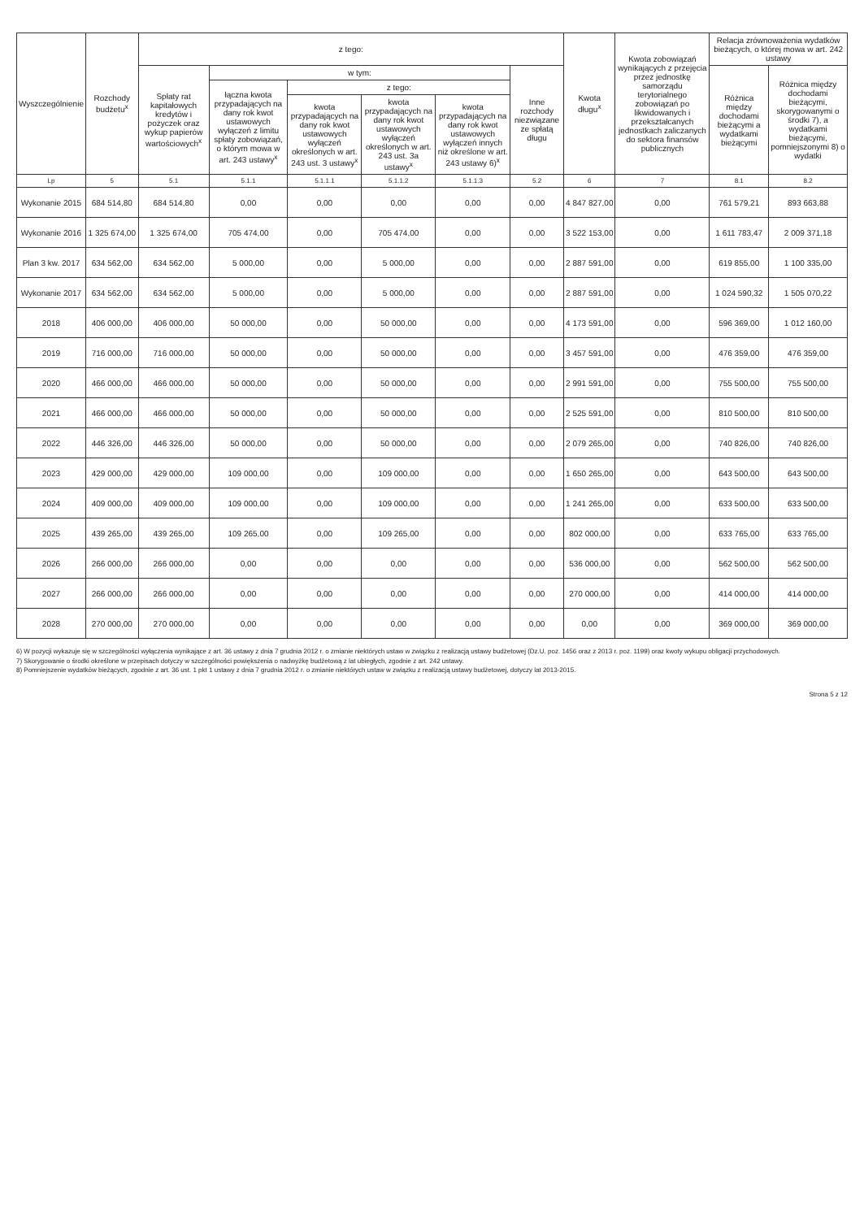| Wyszczególnienie | Rozchody budżetu<sup>x</sup> | z tego: | | | | | | Kwota długu<sup>x</sup> | Kwota zobowiązań wynikających z przejęcia przez jednostkę samorządu terytorialnego zobowiązań po likwidowanych i przekształcanych jednostkach zaliczanych do sektora finansów publicznych | Relacja zrównoważenia wydatków bieżących, o której mowa w art. 242 ustawy | |
| --- | --- | --- | --- | --- | --- | --- | --- | --- | --- | --- | --- |
| | | Spłaty rat kapitałowych kredytów i pożyczek oraz wykup papierów wartościowych<sup>x</sup> | w tym: | | | | Inne rozchody niezwiązane ze spłatą długu | | | Różnica między dochodami bieżącymi a wydatkami bieżącymi | Różnica między dochodami bieżącymi, skorygowanymi o środki 7), a wydatkami bieżącymi, pomniejszonymi 8) o wydatki |
| | | | łączna kwota przypadających na dany rok kwot ustawowych wyłączeń z limitu spłaty zobowiązań, o którym mowa w art. 243 ustawy<sup>x</sup> | z tego: | | | | | | | |
| | | | | kwota przypadających na dany rok kwot ustawowych wyłączeń określonych w art. 243 ust. 3 ustawy<sup>x</sup> | kwota przypadających na dany rok kwot ustawowych wyłączeń określonych w art. 243 ust. 3a ustawy<sup>x</sup> | kwota przypadających na dany rok kwot ustawowych wyłączeń innych niż określone w art. 243 ustawy 6)<sup>x</sup> | | | | | |
| Lp | 5 | 5.1 | 5.1.1 | 5.1.1.1 | 5.1.1.2 | 5.1.1.3 | 5.2 | 6 | 7 | 8.1 | 8.2 |
| Wykonanie 2015 | 684 514,80 | 684 514,80 | 0,00 | 0,00 | 0,00 | 0,00 | 0,00 | 4 847 827,00 | 0,00 | 761 579,21 | 893 663,88 |
| Wykonanie 2016 | 1 325 674,00 | 1 325 674,00 | 705 474,00 | 0,00 | 705 474,00 | 0,00 | 0,00 | 3 522 153,00 | 0,00 | 1 611 783,47 | 2 009 371,18 |
| Plan 3 kw. 2017 | 634 562,00 | 634 562,00 | 5 000,00 | 0,00 | 5 000,00 | 0,00 | 0,00 | 2 887 591,00 | 0,00 | 619 855,00 | 1 100 335,00 |
| Wykonanie 2017 | 634 562,00 | 634 562,00 | 5 000,00 | 0,00 | 5 000,00 | 0,00 | 0,00 | 2 887 591,00 | 0,00 | 1 024 590,32 | 1 505 070,22 |
| 2018 | 406 000,00 | 406 000,00 | 50 000,00 | 0,00 | 50 000,00 | 0,00 | 0,00 | 4 173 591,00 | 0,00 | 596 369,00 | 1 012 160,00 |
| 2019 | 716 000,00 | 716 000,00 | 50 000,00 | 0,00 | 50 000,00 | 0,00 | 0,00 | 3 457 591,00 | 0,00 | 476 359,00 | 476 359,00 |
| 2020 | 466 000,00 | 466 000,00 | 50 000,00 | 0,00 | 50 000,00 | 0,00 | 0,00 | 2 991 591,00 | 0,00 | 755 500,00 | 755 500,00 |
| 2021 | 466 000,00 | 466 000,00 | 50 000,00 | 0,00 | 50 000,00 | 0,00 | 0,00 | 2 525 591,00 | 0,00 | 810 500,00 | 810 500,00 |
| 2022 | 446 326,00 | 446 326,00 | 50 000,00 | 0,00 | 50 000,00 | 0,00 | 0,00 | 2 079 265,00 | 0,00 | 740 826,00 | 740 826,00 |
| 2023 | 429 000,00 | 429 000,00 | 109 000,00 | 0,00 | 109 000,00 | 0,00 | 0,00 | 1 650 265,00 | 0,00 | 643 500,00 | 643 500,00 |
| 2024 | 409 000,00 | 409 000,00 | 109 000,00 | 0,00 | 109 000,00 | 0,00 | 0,00 | 1 241 265,00 | 0,00 | 633 500,00 | 633 500,00 |
| 2025 | 439 265,00 | 439 265,00 | 109 265,00 | 0,00 | 109 265,00 | 0,00 | 0,00 | 802 000,00 | 0,00 | 633 765,00 | 633 765,00 |
| 2026 | 266 000,00 | 266 000,00 | 0,00 | 0,00 | 0,00 | 0,00 | 0,00 | 536 000,00 | 0,00 | 562 500,00 | 562 500,00 |
| 2027 | 266 000,00 | 266 000,00 | 0,00 | 0,00 | 0,00 | 0,00 | 0,00 | 270 000,00 | 0,00 | 414 000,00 | 414 000,00 |
| 2028 | 270 000,00 | 270 000,00 | 0,00 | 0,00 | 0,00 | 0,00 | 0,00 | 0,00 | 0,00 | 369 000,00 | 369 000,00 |
6) W pozycji wykazuje się w szczególności wyłączenia wynikające z art. 36 ustawy z dnia 7 grudnia 2012 r. o zmianie niektórych ustaw w związku z realizacją ustawy budżetowej (Dz.U. poz. 1456 oraz z 2013 r. poz. 1199) oraz kwoty wykupu obligacji przychodowych.
7) Skorygowanie o środki określone w przepisach dotyczy w szczególności powiększenia o nadwyżkę budżetową z lat ubiegłych, zgodnie z art. 242 ustawy.
8) Pomniejszenie wydatków bieżących, zgodnie z art. 36 ust. 1 pkt 1 ustawy z dnia 7 grudnia 2012 r. o zmianie niektórych ustaw w związku z realizacją ustawy budżetowej, dotyczy lat 2013-2015.
Strona 5 z 12